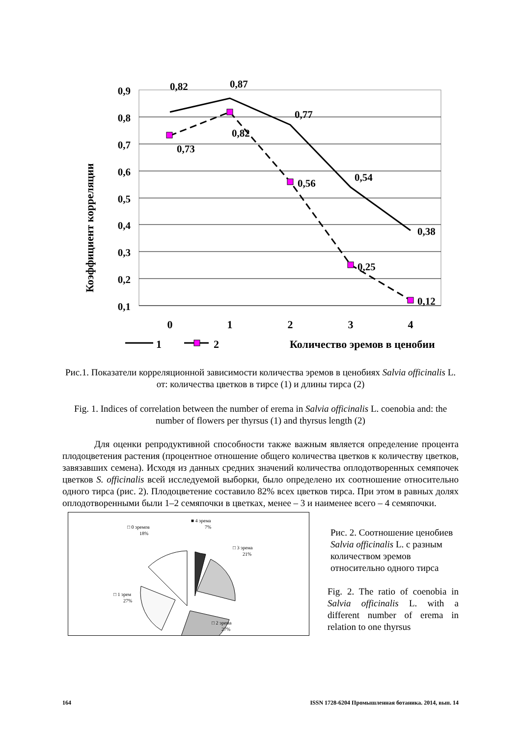0,9
0,8
0,7
0,6
0,5
0,4
0,3
0,2
0,1
Коэффициент корреляции
0,82
0,87
0,77
0,54
0,38
0,73
0,82
0,56
0,25
0,12
0
1
2
3
4
1
2
Количество эремов в ценобии
Рис.1. Показатели корреляционной зависимости количества эремов в ценобиях Salvia officinalis L. от: количества цветков в тирсе (1) и длины тирса (2)
Fig. 1. Indices of correlation between the number of erema in Salvia officinalis L. coenobia and: the number of flowers per thyrsus (1) and thyrsus length (2)
Для оценки репродуктивной способности также важным является определение процента плодоцветения растения (процентное отношение общего количества цветков к количеству цветков, завязавших семена). Исходя из данных средних значений количества оплодотворенных семяпочек цветков S. officinalis всей исследуемой выборки, было определено их соотношение относительно одного тирса (рис. 2). Плодоцветение составило 82% всех цветков тирса. При этом в равных долях оплодотворенными были 1–2 семяпочки в цветках, менее – 3 и наименее всего – 4 семяпочки.
■ 4 эрема
7%
□ 0 эремов
18%
□ 3 эрема
21%
□ 1 эрем
27%
□ 2 эрема
27%
Рис. 2. Соотношение ценобиев Salvia officinalis L. с разным количеством эремов относительно одного тирса
Fig. 2. The ratio of coenobia in Salvia officinalis L. with a different number of erema in relation to one thyrsus
164 ISSN 1728-6204 Промышленная ботаника. 2014, вып. 14